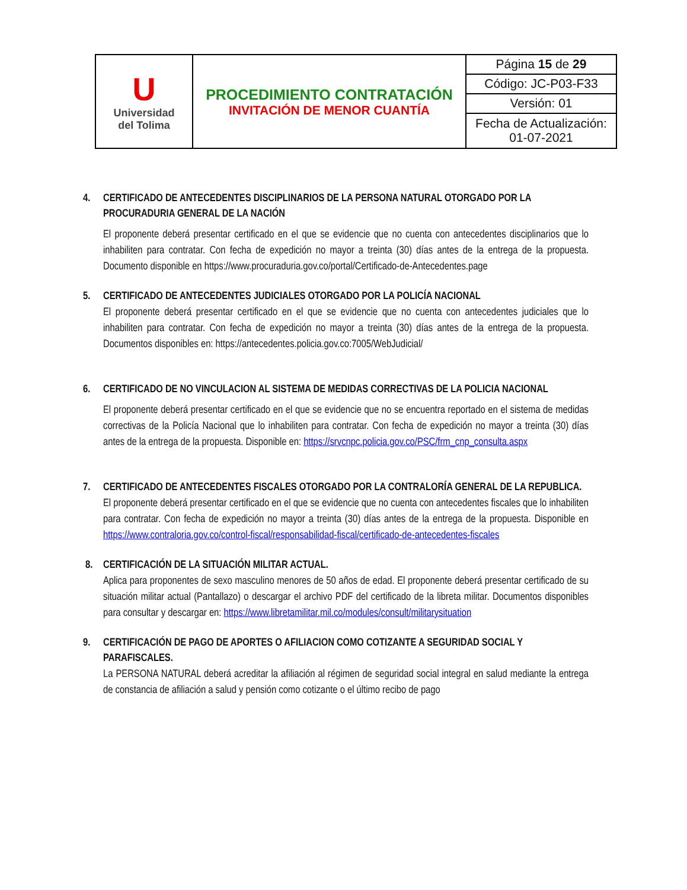| U Universidad del Tolima | PROCEDIMIENTO CONTRATACIÓN INVITACIÓN DE MENOR CUANTÍA | Página 15 de 29 |
| | | Código: JC-P03-F33 |
| | | Versión: 01 |
| | | Fecha de Actualización: 01-07-2021 |
4. CERTIFICADO DE ANTECEDENTES DISCIPLINARIOS DE LA PERSONA NATURAL OTORGADO POR LA PROCURADURIA GENERAL DE LA NACIÓN
El proponente deberá presentar certificado en el que se evidencie que no cuenta con antecedentes disciplinarios que lo inhabiliten para contratar. Con fecha de expedición no mayor a treinta (30) días antes de la entrega de la propuesta. Documento disponible en https://www.procuraduria.gov.co/portal/Certificado-de-Antecedentes.page
5. CERTIFICADO DE ANTECEDENTES JUDICIALES OTORGADO POR LA POLICÍA NACIONAL
El proponente deberá presentar certificado en el que se evidencie que no cuenta con antecedentes judiciales que lo inhabiliten para contratar. Con fecha de expedición no mayor a treinta (30) días antes de la entrega de la propuesta. Documentos disponibles en: https://antecedentes.policia.gov.co:7005/WebJudicial/
6. CERTIFICADO DE NO VINCULACION AL SISTEMA DE MEDIDAS CORRECTIVAS DE LA POLICIA NACIONAL
El proponente deberá presentar certificado en el que se evidencie que no se encuentra reportado en el sistema de medidas correctivas de la Policía Nacional que lo inhabiliten para contratar. Con fecha de expedición no mayor a treinta (30) días antes de la entrega de la propuesta. Disponible en: https://srvcnpc.policia.gov.co/PSC/frm_cnp_consulta.aspx
7. CERTIFICADO DE ANTECEDENTES FISCALES OTORGADO POR LA CONTRALORÍA GENERAL DE LA REPUBLICA.
El proponente deberá presentar certificado en el que se evidencie que no cuenta con antecedentes fiscales que lo inhabiliten para contratar. Con fecha de expedición no mayor a treinta (30) días antes de la entrega de la propuesta. Disponible en https://www.contraloria.gov.co/control-fiscal/responsabilidad-fiscal/certificado-de-antecedentes-fiscales
8. CERTIFICACIÓN DE LA SITUACIÓN MILITAR ACTUAL.
Aplica para proponentes de sexo masculino menores de 50 años de edad. El proponente deberá presentar certificado de su situación militar actual (Pantallazo) o descargar el archivo PDF del certificado de la libreta militar. Documentos disponibles para consultar y descargar en: https://www.libretamilitar.mil.co/modules/consult/militarysituation
9. CERTIFICACIÓN DE PAGO DE APORTES O AFILIACION COMO COTIZANTE A SEGURIDAD SOCIAL Y PARAFISCALES.
La PERSONA NATURAL deberá acreditar la afiliación al régimen de seguridad social integral en salud mediante la entrega de constancia de afiliación a salud y pensión como cotizante o el último recibo de pago